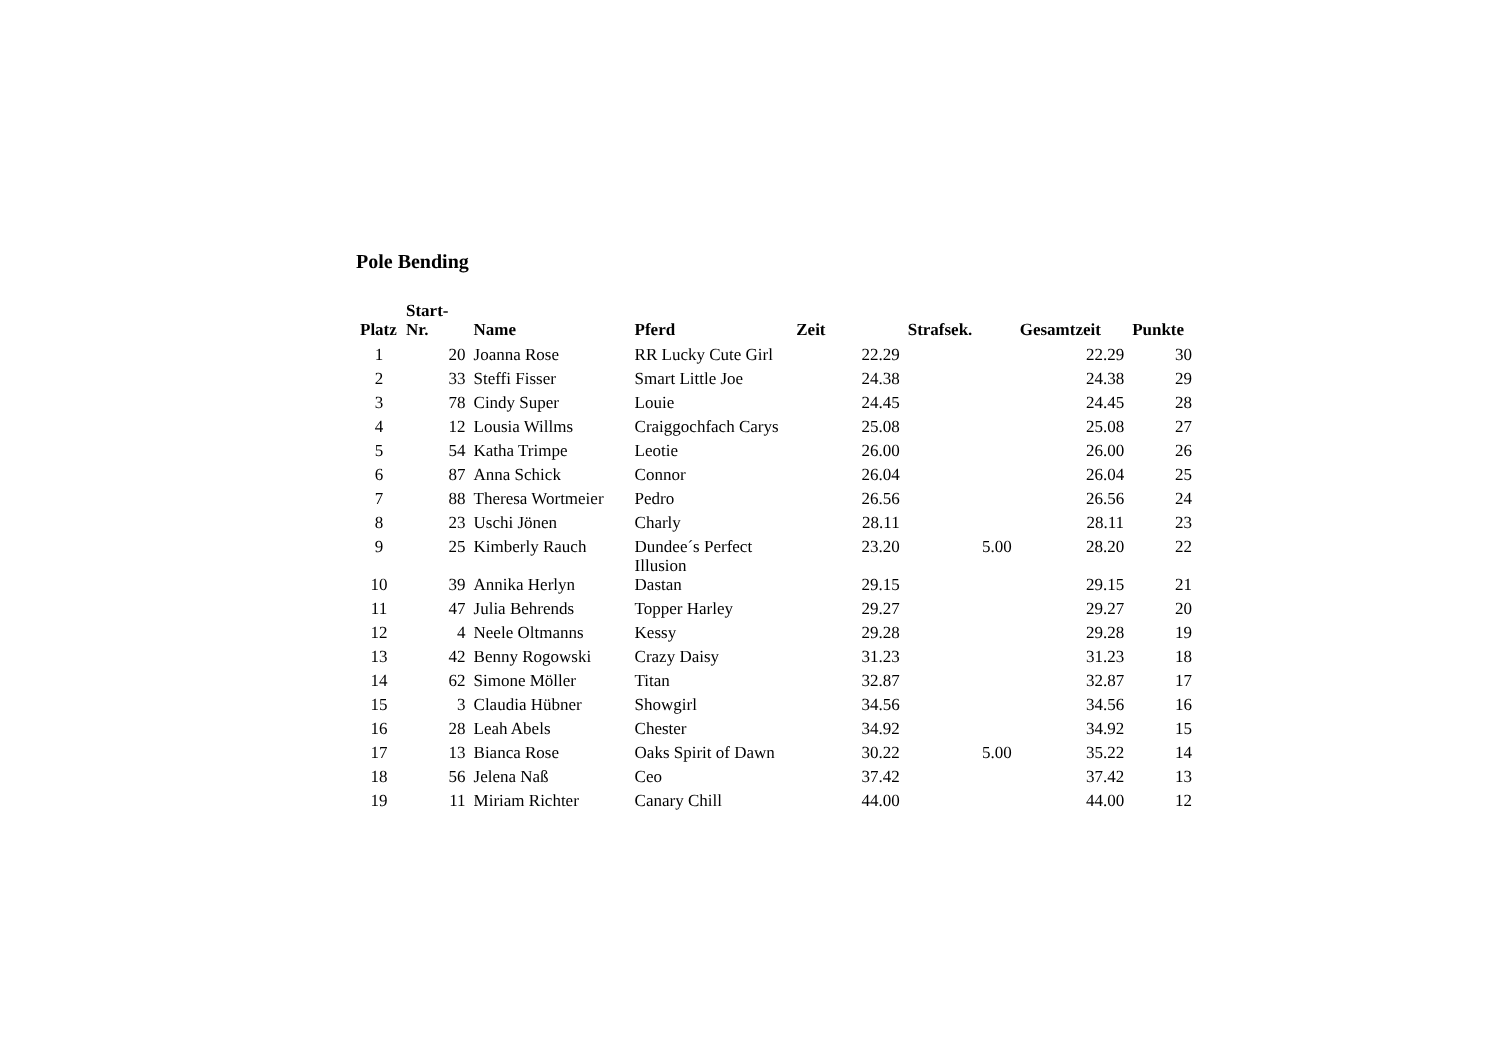Pole Bending
| Platz | Start- Nr. | Name | Pferd | Zeit | Strafsek. | Gesamtzeit | Punkte |
| --- | --- | --- | --- | --- | --- | --- | --- |
| 1 | 20 | Joanna Rose | RR Lucky Cute Girl | 22.29 | | 22.29 | 30 |
| 2 | 33 | Steffi Fisser | Smart Little Joe | 24.38 | | 24.38 | 29 |
| 3 | 78 | Cindy Super | Louie | 24.45 | | 24.45 | 28 |
| 4 | 12 | Lousia Willms | Craiggochfach Carys | 25.08 | | 25.08 | 27 |
| 5 | 54 | Katha Trimpe | Leotie | 26.00 | | 26.00 | 26 |
| 6 | 87 | Anna Schick | Connor | 26.04 | | 26.04 | 25 |
| 7 | 88 | Theresa Wortmeier | Pedro | 26.56 | | 26.56 | 24 |
| 8 | 23 | Uschi Jönen | Charly | 28.11 | | 28.11 | 23 |
| 9 | 25 | Kimberly Rauch | Dundee´s Perfect Illusion | 23.20 | 5.00 | 28.20 | 22 |
| 10 | 39 | Annika Herlyn | Dastan | 29.15 | | 29.15 | 21 |
| 11 | 47 | Julia Behrends | Topper Harley | 29.27 | | 29.27 | 20 |
| 12 | 4 | Neele Oltmanns | Kessy | 29.28 | | 29.28 | 19 |
| 13 | 42 | Benny Rogowski | Crazy Daisy | 31.23 | | 31.23 | 18 |
| 14 | 62 | Simone Möller | Titan | 32.87 | | 32.87 | 17 |
| 15 | 3 | Claudia Hübner | Showgirl | 34.56 | | 34.56 | 16 |
| 16 | 28 | Leah Abels | Chester | 34.92 | | 34.92 | 15 |
| 17 | 13 | Bianca Rose | Oaks Spirit of Dawn | 30.22 | 5.00 | 35.22 | 14 |
| 18 | 56 | Jelena Naß | Ceo | 37.42 | | 37.42 | 13 |
| 19 | 11 | Miriam Richter | Canary Chill | 44.00 | | 44.00 | 12 |